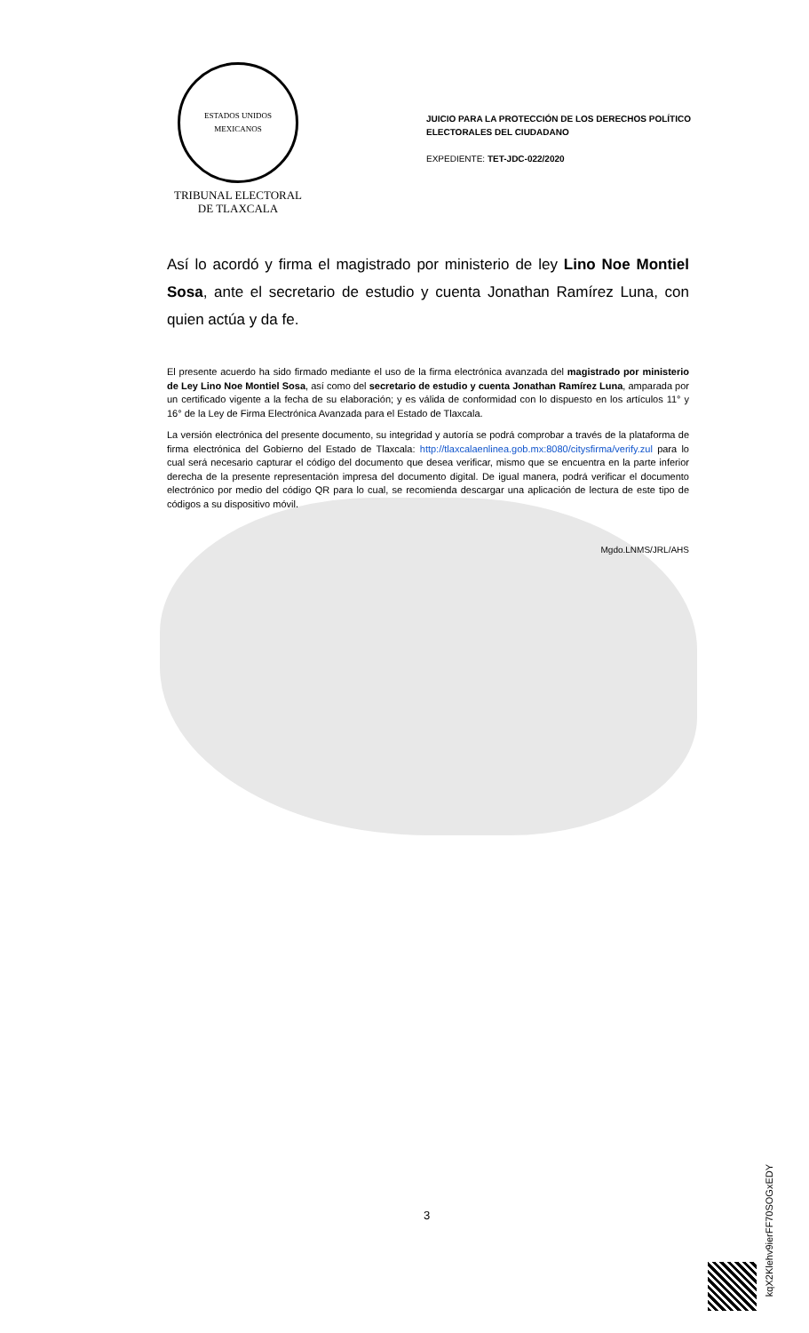ESTADOS UNIDOS MEXICANOS
TRIBUNAL ELECTORAL
DE TLAXCALA
JUICIO PARA LA PROTECCIÓN DE LOS DERECHOS POLÍTICO
ELECTORALES DEL CIUDADANO
EXPEDIENTE: TET-JDC-022/2020
Así lo acordó y firma el magistrado por ministerio de ley Lino Noe Montiel Sosa, ante el secretario de estudio y cuenta Jonathan Ramírez Luna, con quien actúa y da fe.
El presente acuerdo ha sido firmado mediante el uso de la firma electrónica avanzada del magistrado por ministerio de Ley Lino Noe Montiel Sosa, así como del secretario de estudio y cuenta Jonathan Ramírez Luna, amparada por un certificado vigente a la fecha de su elaboración; y es válida de conformidad con lo dispuesto en los artículos 11° y 16° de la Ley de Firma Electrónica Avanzada para el Estado de Tlaxcala.
La versión electrónica del presente documento, su integridad y autoría se podrá comprobar a través de la plataforma de firma electrónica del Gobierno del Estado de Tlaxcala: http://tlaxcalaenlinea.gob.mx:8080/citysfirma/verify.zul para lo cual será necesario capturar el código del documento que desea verificar, mismo que se encuentra en la parte inferior derecha de la presente representación impresa del documento digital. De igual manera, podrá verificar el documento electrónico por medio del código QR para lo cual, se recomienda descargar una aplicación de lectura de este tipo de códigos a su dispositivo móvil.
Mgdo.LNMS/JRL/AHS
3
kqX2Klehv9ierFF70SOGxEDY